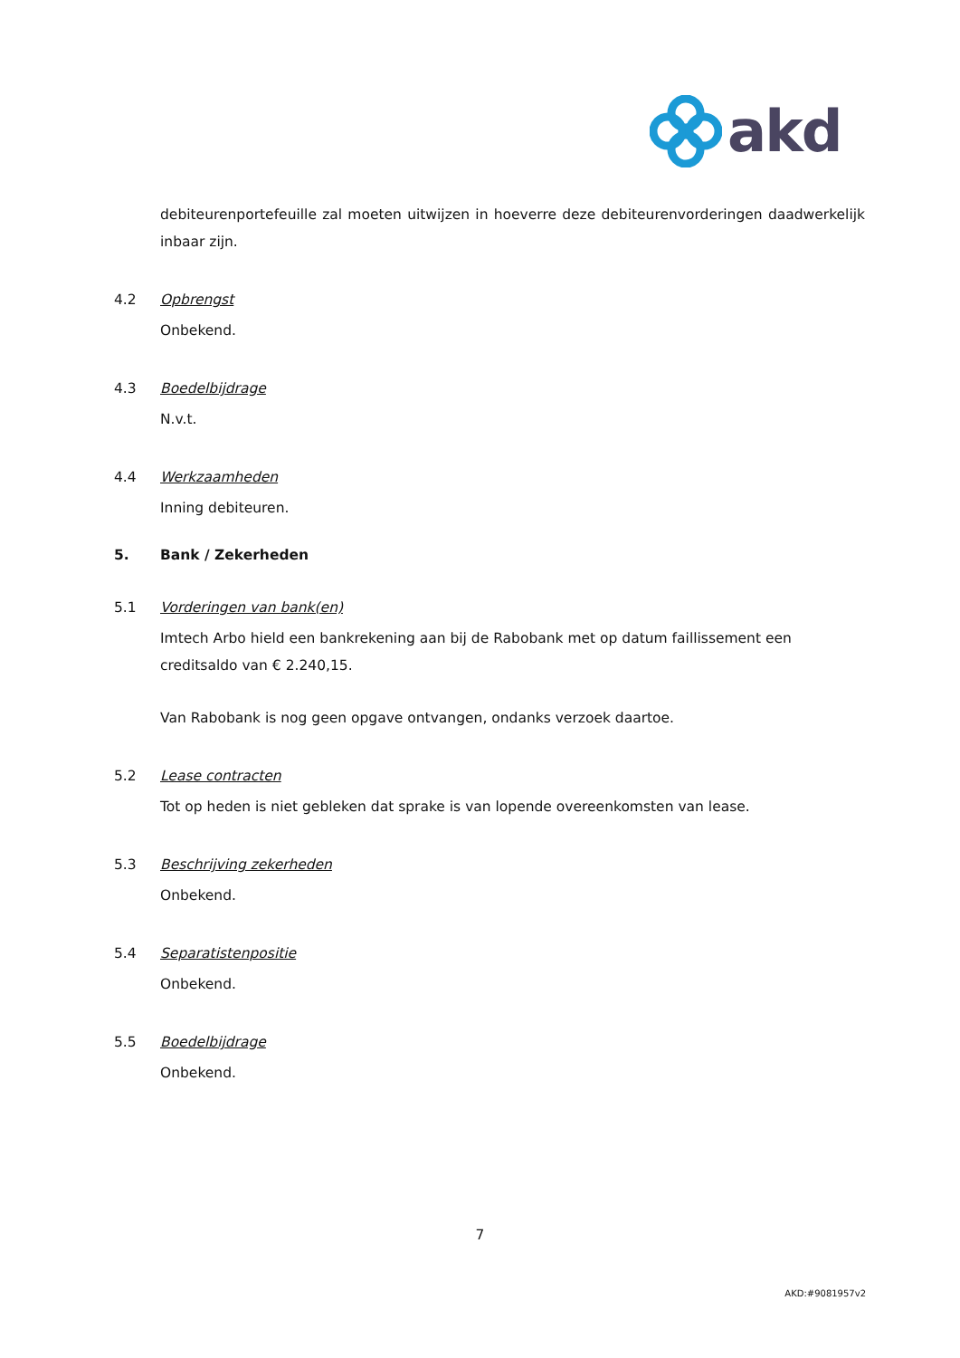akd
debiteurenportefeuille zal moeten uitwijzen in hoeverre deze debiteurenvorderingen daadwerkelijk inbaar zijn.
4.2 Opbrengst
Onbekend.
4.3 Boedelbijdrage
N.v.t.
4.4 Werkzaamheden
Inning debiteuren.
5. Bank / Zekerheden
5.1 Vorderingen van bank(en)
Imtech Arbo hield een bankrekening aan bij de Rabobank met op datum faillissement een creditsaldo van € 2.240,15.
Van Rabobank is nog geen opgave ontvangen, ondanks verzoek daartoe.
5.2 Lease contracten
Tot op heden is niet gebleken dat sprake is van lopende overeenkomsten van lease.
5.3 Beschrijving zekerheden
Onbekend.
5.4 Separatistenpositie
Onbekend.
5.5 Boedelbijdrage
Onbekend.
7
AKD:#9081957v2